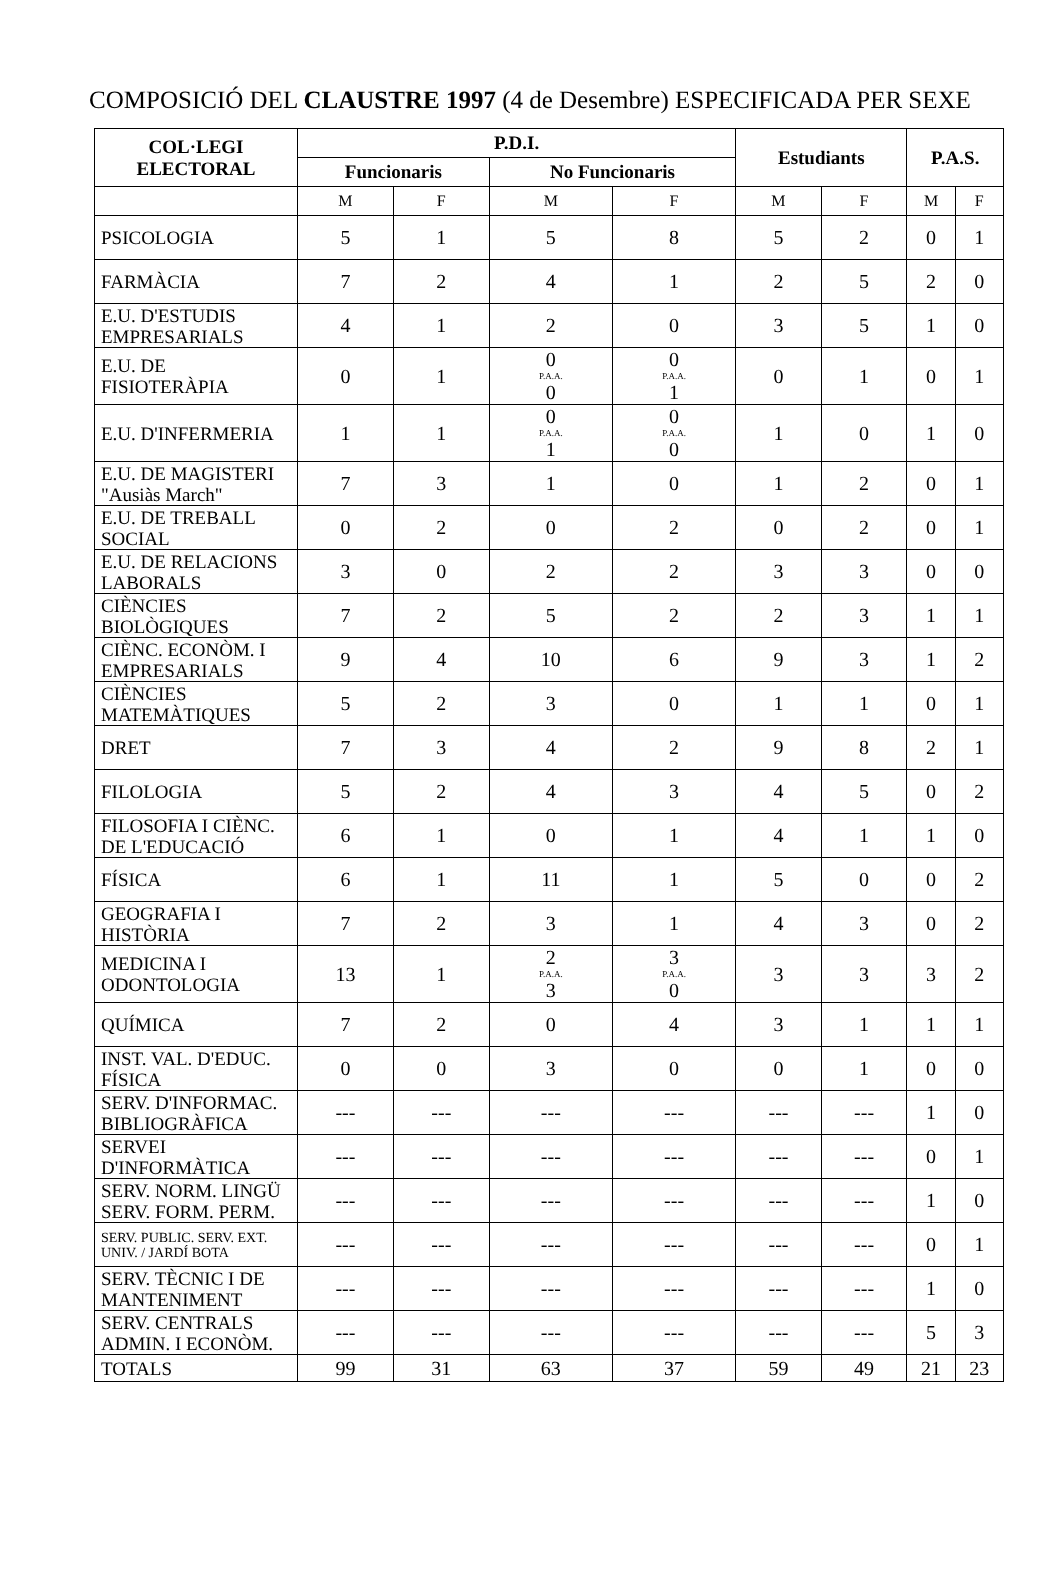COMPOSICIÓ DEL CLAUSTRE 1997 (4 de Desembre) ESPECIFICADA PER SEXE
| COL·LEGI ELECTORAL | P.D.I. | | | | Estudiants | | P.A.S. | |
| --- | --- | --- | --- | --- | --- | --- | --- | --- |
| | Funcionaris | | No Funcionaris | | | | | |
| | M | F | M | F | M | F | M | F |
| PSICOLOGIA | 5 | 1 | 5 | 8 | 5 | 2 | 0 | 1 |
| FARMÀCIA | 7 | 2 | 4 | 1 | 2 | 5 | 2 | 0 |
| E.U. D'ESTUDIS EMPRESARIALS | 4 | 1 | 2 | 0 | 3 | 5 | 1 | 0 |
| E.U. DE FISIOTERÀPIA | 0 | 1 | 0 P.A.A. 0 | 0 P.A.A. 1 | 0 | 1 | 0 | 1 |
| E.U. D'INFERMERIA | 1 | 1 | 0 P.A.A. 1 | 0 P.A.A. 0 | 1 | 0 | 1 | 0 |
| E.U. DE MAGISTERI "Ausiàs March" | 7 | 3 | 1 | 0 | 1 | 2 | 0 | 1 |
| E.U. DE TREBALL SOCIAL | 0 | 2 | 0 | 2 | 0 | 2 | 0 | 1 |
| E.U. DE RELACIONS LABORALS | 3 | 0 | 2 | 2 | 3 | 3 | 0 | 0 |
| CIÈNCIES BIOLÒGIQUES | 7 | 2 | 5 | 2 | 2 | 3 | 1 | 1 |
| CIÈNC. ECONÒM. I EMPRESARIALS | 9 | 4 | 10 | 6 | 9 | 3 | 1 | 2 |
| CIÈNCIES MATEMÀTIQUES | 5 | 2 | 3 | 0 | 1 | 1 | 0 | 1 |
| DRET | 7 | 3 | 4 | 2 | 9 | 8 | 2 | 1 |
| FILOLOGIA | 5 | 2 | 4 | 3 | 4 | 5 | 0 | 2 |
| FILOSOFIA I CIÈNC. DE L'EDUCACIÓ | 6 | 1 | 0 | 1 | 4 | 1 | 1 | 0 |
| FÍSICA | 6 | 1 | 11 | 1 | 5 | 0 | 0 | 2 |
| GEOGRAFIA I HISTÒRIA | 7 | 2 | 3 | 1 | 4 | 3 | 0 | 2 |
| MEDICINA I ODONTOLOGIA | 13 | 1 | 2 P.A.A. 3 | 3 P.A.A. 0 | 3 | 3 | 3 | 2 |
| QUÍMICA | 7 | 2 | 0 | 4 | 3 | 1 | 1 | 1 |
| INST. VAL. D'EDUC. FÍSICA | 0 | 0 | 3 | 0 | 0 | 1 | 0 | 0 |
| SERV. D'INFORMAC. BIBLIOGRÀFICA | --- | --- | --- | --- | --- | --- | 1 | 0 |
| SERVEI D'INFORMÀTICA | --- | --- | --- | --- | --- | --- | 0 | 1 |
| SERV. NORM. LINGÜ SERV. FORM. PERM. | --- | --- | --- | --- | --- | --- | 1 | 0 |
| SERV. PUBLIC. SERV. EXT. UNIV. / JARDÍ BOTA | --- | --- | --- | --- | --- | --- | 0 | 1 |
| SERV. TÈCNIC I DE MANTENIMENT | --- | --- | --- | --- | --- | --- | 1 | 0 |
| SERV. CENTRALS ADMIN. I ECONÒM. | --- | --- | --- | --- | --- | --- | 5 | 3 |
| TOTALS | 99 | 31 | 63 | 37 | 59 | 49 | 21 | 23 |